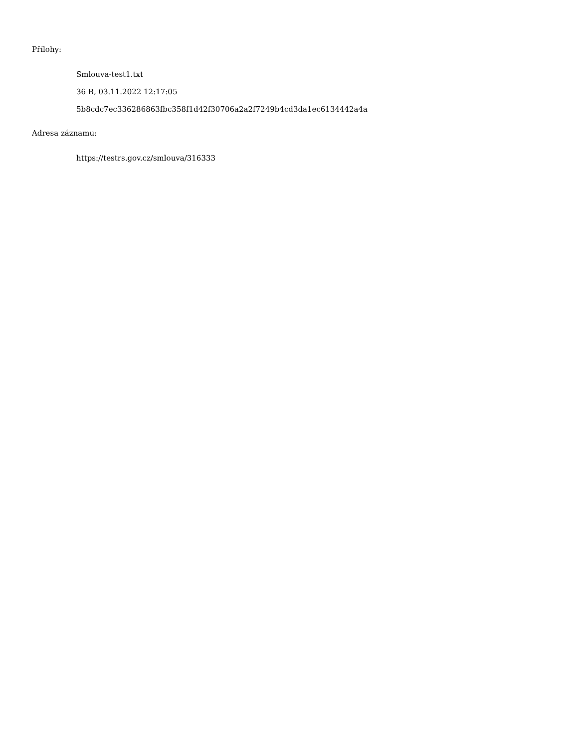Přílohy:
Smlouva-test1.txt
36 B, 03.11.2022 12:17:05
5b8cdc7ec336286863fbc358f1d42f30706a2a2f7249b4cd3da1ec6134442a4a
Adresa záznamu:
https://testrs.gov.cz/smlouva/316333